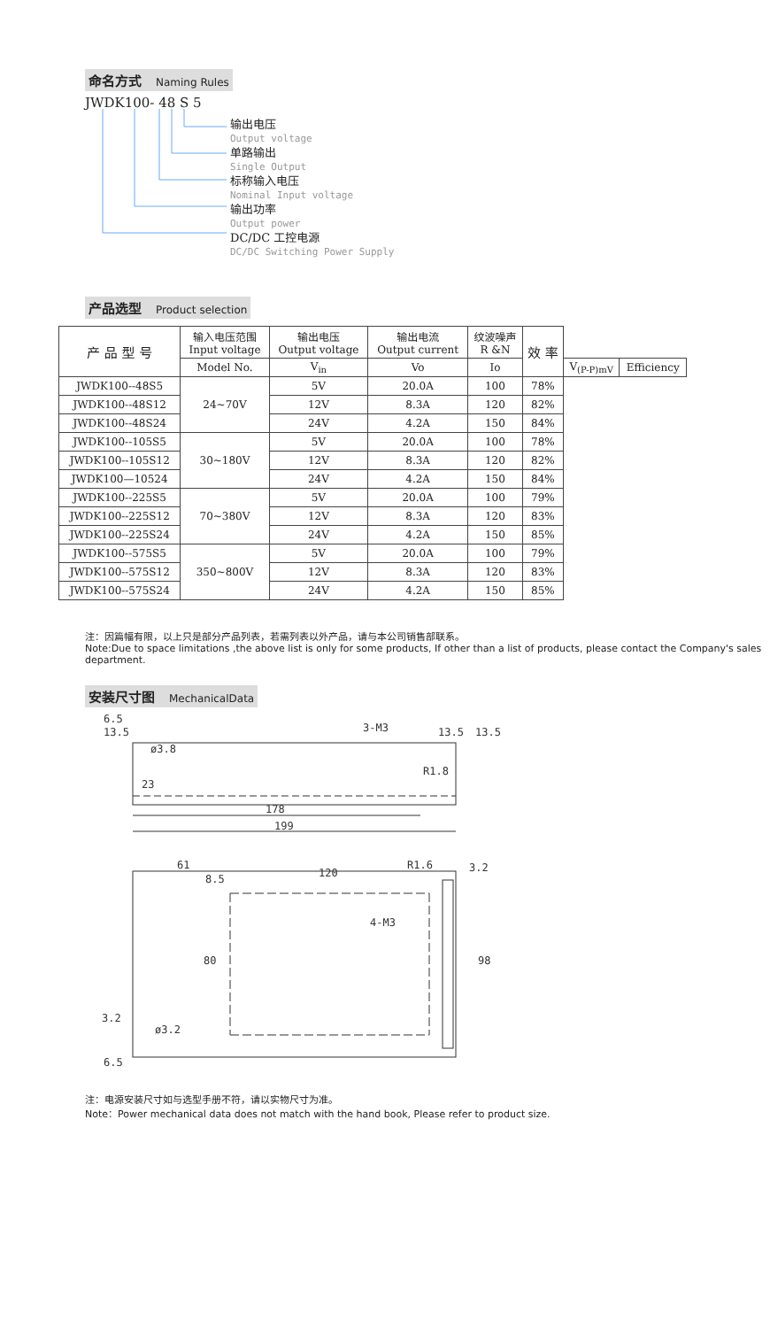命名方式 Naming Rules
JWDK100- 48 S 5
输出电压
Output voltage
单路输出
Single Output
标称输入电压
Nominal Input voltage
输出功率
Output power
DC/DC 工控电源
DC/DC Switching Power Supply
产品选型 Product selection
| 产 品 型 号 | 输入电压范围 Input voltage | 输出电压 Output voltage | 输出电流 Output current | 纹波噪声 R &N | 效 率 | | |
| --- | --- | --- | --- | --- | --- | --- | --- |
| | Model No. | V<sub>in</sub> | Vo | Io | | V<sub>(P-P)mV</sub> | Efficiency |
| JWDK100--48S5 | 24~70V | 5V | 20.0A | 100 | 78% | | |
| JWDK100--48S12 | | 12V | 8.3A | 120 | 82% | | |
| JWDK100--48S24 | | 24V | 4.2A | 150 | 84% | | |
| JWDK100--105S5 | 30~180V | 5V | 20.0A | 100 | 78% | | |
| JWDK100--105S12 | | 12V | 8.3A | 120 | 82% | | |
| JWDK100—10524 | | 24V | 4.2A | 150 | 84% | | |
| JWDK100--225S5 | 70~380V | 5V | 20.0A | 100 | 79% | | |
| JWDK100--225S12 | | 12V | 8.3A | 120 | 83% | | |
| JWDK100--225S24 | | 24V | 4.2A | 150 | 85% | | |
| JWDK100--575S5 | 350~800V | 5V | 20.0A | 100 | 79% | | |
| JWDK100--575S12 | | 12V | 8.3A | 120 | 83% | | |
| JWDK100--575S24 | | 24V | 4.2A | 150 | 85% | | |
注：因篇幅有限，以上只是部分产品列表，若需列表以外产品，请与本公司销售部联系。
Note:Due to space limitations ,the above list is only for some products, If other than a list of products, please contact the Company's sales department.
安装尺寸图 MechanicalData
6.5
13.5
ø3.8
23
3-M3
13.5
13.5
R1.8
178
199
61
8.5
120
R1.6
3.2
4-M3
80
98
3.2
ø3.2
6.5
注：电源安装尺寸如与选型手册不符，请以实物尺寸为准。
Note：Power mechanical data does not match with the hand book, Please refer to product size.